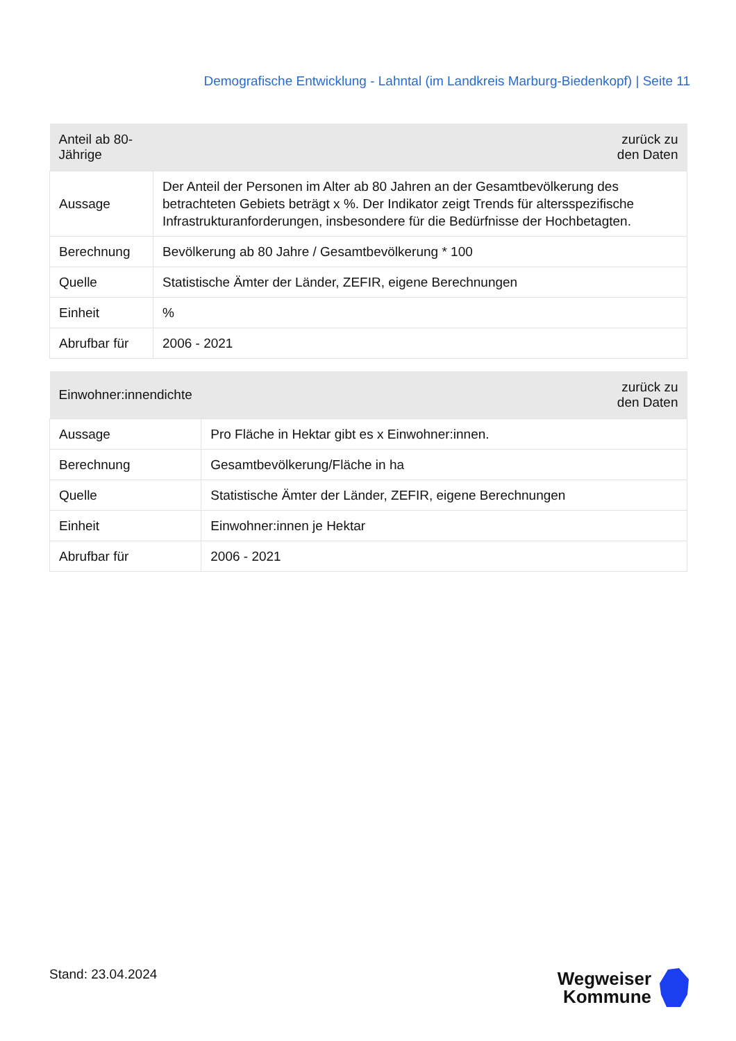Demografische Entwicklung - Lahntal (im Landkreis Marburg-Biedenkopf) | Seite 11
| Anteil ab 80-Jährige | zurück zu den Daten |
| --- | --- |
| Aussage | Der Anteil der Personen im Alter ab 80 Jahren an der Gesamtbevölkerung des betrachteten Gebiets beträgt x %. Der Indikator zeigt Trends für altersspezifische Infrastrukturanforderungen, insbesondere für die Bedürfnisse der Hochbetagten. |
| Berechnung | Bevölkerung ab 80 Jahre / Gesamtbevölkerung * 100 |
| Quelle | Statistische Ämter der Länder, ZEFIR, eigene Berechnungen |
| Einheit | % |
| Abrufbar für | 2006 - 2021 |
| Einwohner:innendichte | zurück zu den Daten |
| --- | --- |
| Aussage | Pro Fläche in Hektar gibt es x Einwohner:innen. |
| Berechnung | Gesamtbevölkerung/Fläche in ha |
| Quelle | Statistische Ämter der Länder, ZEFIR, eigene Berechnungen |
| Einheit | Einwohner:innen je Hektar |
| Abrufbar für | 2006 - 2021 |
Stand: 23.04.2024
Wegweiser
Kommune